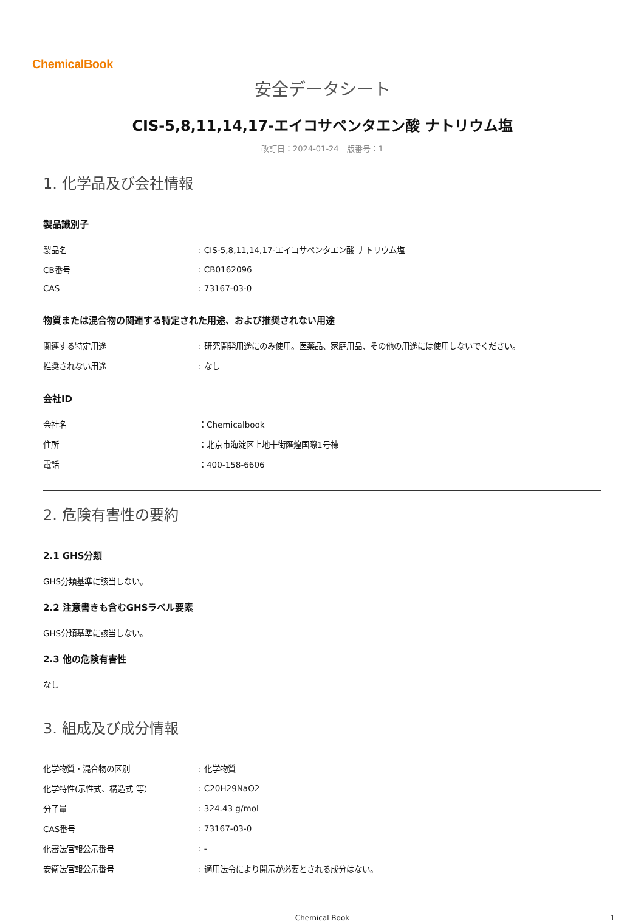ChemicalBook
安全データシート
CIS-5,8,11,14,17-エイコサペンタエン酸 ナトリウム塩
改訂日：2024-01-24　版番号：1
1. 化学品及び会社情報
製品識別子
| 製品名 | : CIS-5,8,11,14,17-エイコサペンタエン酸 ナトリウム塩 |
| CB番号 | : CB0162096 |
| CAS | : 73167-03-0 |
物質または混合物の関連する特定された用途、および推奨されない用途
| 関連する特定用途 | : 研究開発用途にのみ使用。医薬品、家庭用品、その他の用途には使用しないでください。 |
| 推奨されない用途 | : なし |
会社ID
| 会社名 | ：Chemicalbook |
| 住所 | ：北京市海淀区上地十街匯煌国際1号棟 |
| 電話 | ：400-158-6606 |
2. 危険有害性の要約
2.1 GHS分類
GHS分類基準に該当しない。
2.2 注意書きも含むGHSラベル要素
GHS分類基準に該当しない。
2.3 他の危険有害性
なし
3. 組成及び成分情報
| 化学物質・混合物の区別 | : 化学物質 |
| 化学特性(示性式、構造式 等） | : C20H29NaO2 |
| 分子量 | : 324.43 g/mol |
| CAS番号 | : 73167-03-0 |
| 化審法官報公示番号 | : - |
| 安衛法官報公示番号 | : 適用法令により開示が必要とされる成分はない。 |
Chemical Book 1